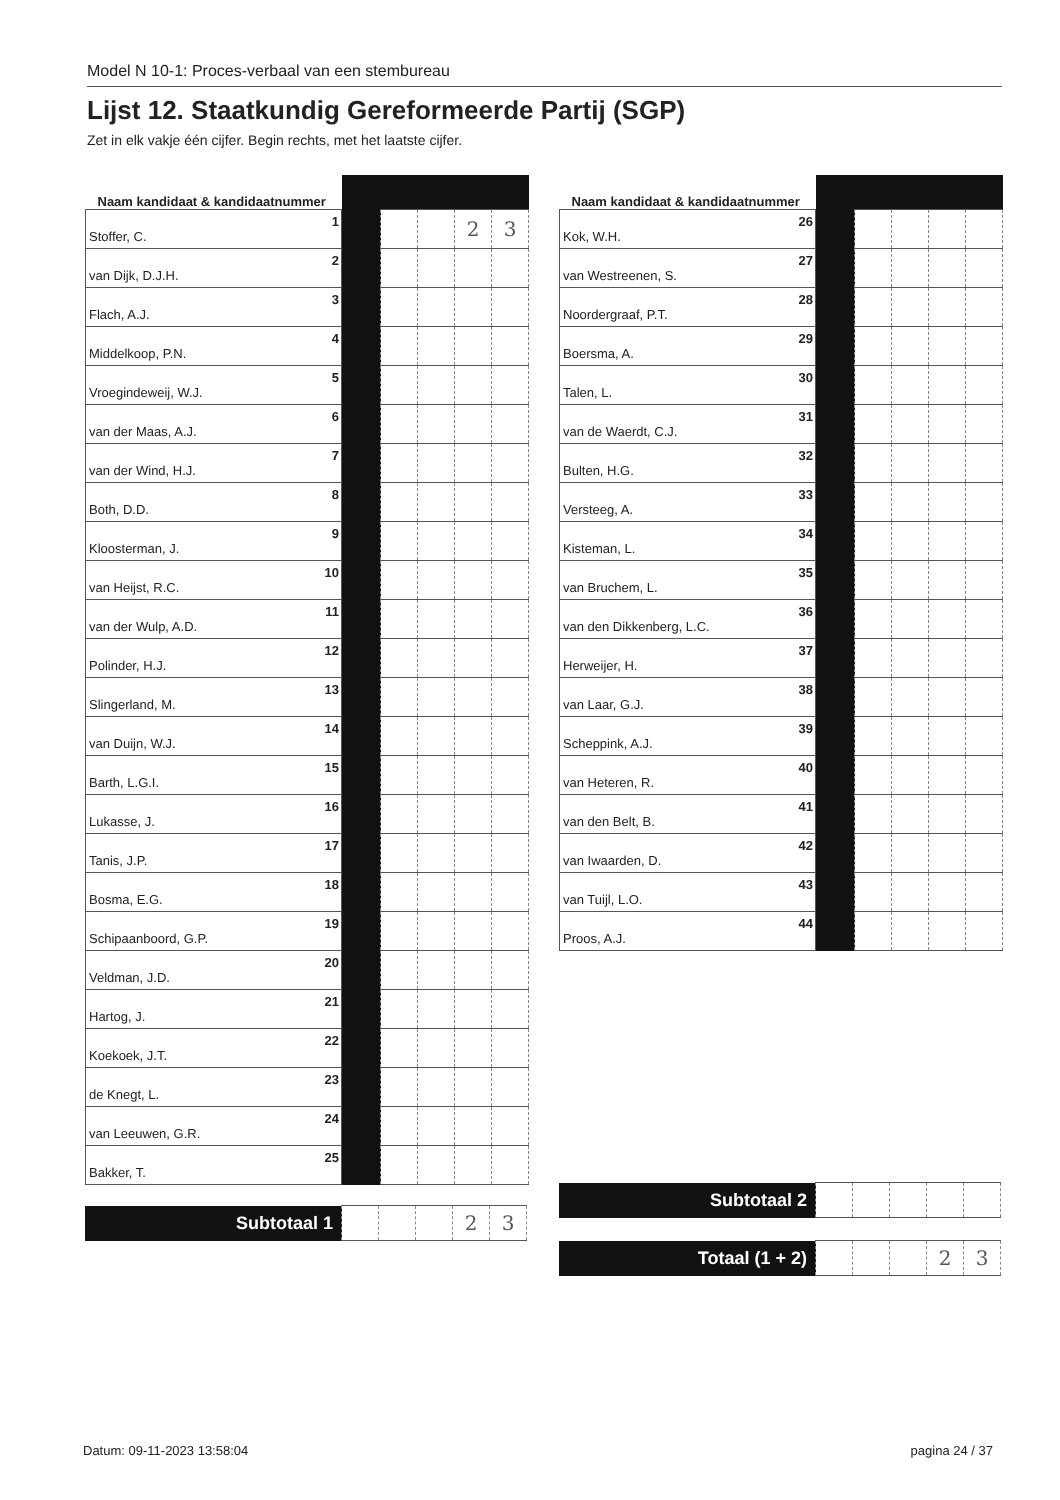Model N 10-1: Proces-verbaal van een stembureau
Lijst 12. Staatkundig Gereformeerde Partij (SGP)
Zet in elk vakje één cijfer. Begin rechts, met het laatste cijfer.
| Naam kandidaat & kandidaatnummer | | | | | | |
| Stoffer, C. | 1 | | | | 2 | 3 |
| van Dijk, D.J.H. | 2 | | | | | |
| Flach, A.J. | 3 | | | | | |
| Middelkoop, P.N. | 4 | | | | | |
| Vroegindeweij, W.J. | 5 | | | | | |
| van der Maas, A.J. | 6 | | | | | |
| van der Wind, H.J. | 7 | | | | | |
| Both, D.D. | 8 | | | | | |
| Kloosterman, J. | 9 | | | | | |
| van Heijst, R.C. | 10 | | | | | |
| van der Wulp, A.D. | 11 | | | | | |
| Polinder, H.J. | 12 | | | | | |
| Slingerland, M. | 13 | | | | | |
| van Duijn, W.J. | 14 | | | | | |
| Barth, L.G.I. | 15 | | | | | |
| Lukasse, J. | 16 | | | | | |
| Tanis, J.P. | 17 | | | | | |
| Bosma, E.G. | 18 | | | | | |
| Schipaanboord, G.P. | 19 | | | | | |
| Veldman, J.D. | 20 | | | | | |
| Hartog, J. | 21 | | | | | |
| Koekoek, J.T. | 22 | | | | | |
| de Knegt, L. | 23 | | | | | |
| van Leeuwen, G.R. | 24 | | | | | |
| Bakker, T. | 25 | | | | | |
| Subtotaal 1 | | | | 2 | 3 |
| Naam kandidaat & kandidaatnummer | | | | | | |
| Kok, W.H. | 26 | | | | | |
| van Westreenen, S. | 27 | | | | | |
| Noordergraaf, P.T. | 28 | | | | | |
| Boersma, A. | 29 | | | | | |
| Talen, L. | 30 | | | | | |
| van de Waerdt, C.J. | 31 | | | | | |
| Bulten, H.G. | 32 | | | | | |
| Versteeg, A. | 33 | | | | | |
| Kisteman, L. | 34 | | | | | |
| van Bruchem, L. | 35 | | | | | |
| van den Dikkenberg, L.C. | 36 | | | | | |
| Herweijer, H. | 37 | | | | | |
| van Laar, G.J. | 38 | | | | | |
| Scheppink, A.J. | 39 | | | | | |
| van Heteren, R. | 40 | | | | | |
| van den Belt, B. | 41 | | | | | |
| van Iwaarden, D. | 42 | | | | | |
| van Tuijl, L.O. | 43 | | | | | |
| Proos, A.J. | 44 | | | | | |
| Subtotaal 2 | | | | | |
| Totaal (1 + 2) | | | | 2 | 3 |
Datum: 09-11-2023 13:58:04 pagina 24 / 37